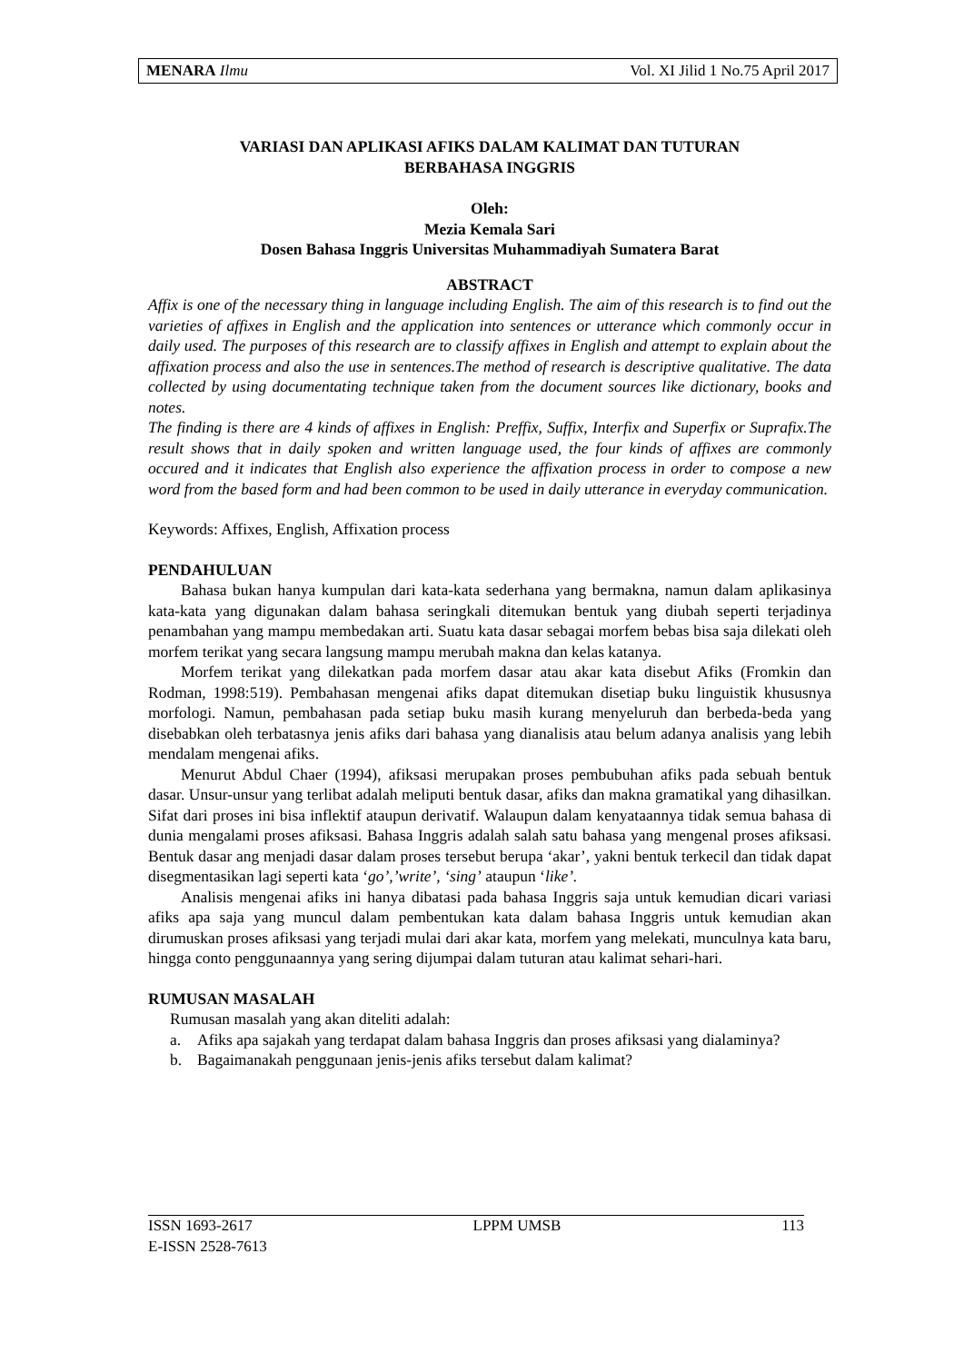MENARA Ilmu Vol. XI Jilid 1 No.75 April 2017
VARIASI DAN APLIKASI AFIKS DALAM KALIMAT DAN TUTURAN
BERBAHASA INGGRIS
Oleh:
Mezia Kemala Sari
Dosen Bahasa Inggris Universitas Muhammadiyah Sumatera Barat
ABSTRACT
Affix is one of the necessary thing in language including English. The aim of this research is to find out the varieties of affixes in English and the application into sentences or utterance which commonly occur in daily used. The purposes of this research are to classify affixes in English and attempt to explain about the affixation process and also the use in sentences.The method of research is descriptive qualitative. The data collected by using documentating technique taken from the document sources like dictionary, books and notes.
The finding is there are 4 kinds of affixes in English: Preffix, Suffix, Interfix and Superfix or Suprafix.The result shows that in daily spoken and written language used, the four kinds of affixes are commonly occured and it indicates that English also experience the affixation process in order to compose a new word from the based form and had been common to be used in daily utterance in everyday communication.
Keywords: Affixes, English, Affixation process
PENDAHULUAN
Bahasa bukan hanya kumpulan dari kata-kata sederhana yang bermakna, namun dalam aplikasinya kata-kata yang digunakan dalam bahasa seringkali ditemukan bentuk yang diubah seperti terjadinya penambahan yang mampu membedakan arti. Suatu kata dasar sebagai morfem bebas bisa saja dilekati oleh morfem terikat yang secara langsung mampu merubah makna dan kelas katanya.
Morfem terikat yang dilekatkan pada morfem dasar atau akar kata disebut Afiks (Fromkin dan Rodman, 1998:519). Pembahasan mengenai afiks dapat ditemukan disetiap buku linguistik khususnya morfologi. Namun, pembahasan pada setiap buku masih kurang menyeluruh dan berbeda-beda yang disebabkan oleh terbatasnya jenis afiks dari bahasa yang dianalisis atau belum adanya analisis yang lebih mendalam mengenai afiks.
Menurut Abdul Chaer (1994), afiksasi merupakan proses pembubuhan afiks pada sebuah bentuk dasar. Unsur-unsur yang terlibat adalah meliputi bentuk dasar, afiks dan makna gramatikal yang dihasilkan. Sifat dari proses ini bisa inflektif ataupun derivatif. Walaupun dalam kenyataannya tidak semua bahasa di dunia mengalami proses afiksasi. Bahasa Inggris adalah salah satu bahasa yang mengenal proses afiksasi. Bentuk dasar ang menjadi dasar dalam proses tersebut berupa ‘akar’, yakni bentuk terkecil dan tidak dapat disegmentasikan lagi seperti kata ‘go’,’write’, ‘sing’ ataupun ‘like’.
Analisis mengenai afiks ini hanya dibatasi pada bahasa Inggris saja untuk kemudian dicari variasi afiks apa saja yang muncul dalam pembentukan kata dalam bahasa Inggris untuk kemudian akan dirumuskan proses afiksasi yang terjadi mulai dari akar kata, morfem yang melekati, munculnya kata baru, hingga conto penggunaannya yang sering dijumpai dalam tuturan atau kalimat sehari-hari.
RUMUSAN MASALAH
Rumusan masalah yang akan diteliti adalah:
a. Afiks apa sajakah yang terdapat dalam bahasa Inggris dan proses afiksasi yang dialaminya?
b. Bagaimanakah penggunaan jenis-jenis afiks tersebut dalam kalimat?
ISSN 1693-2617 LPPM UMSB 113
E-ISSN 2528-7613